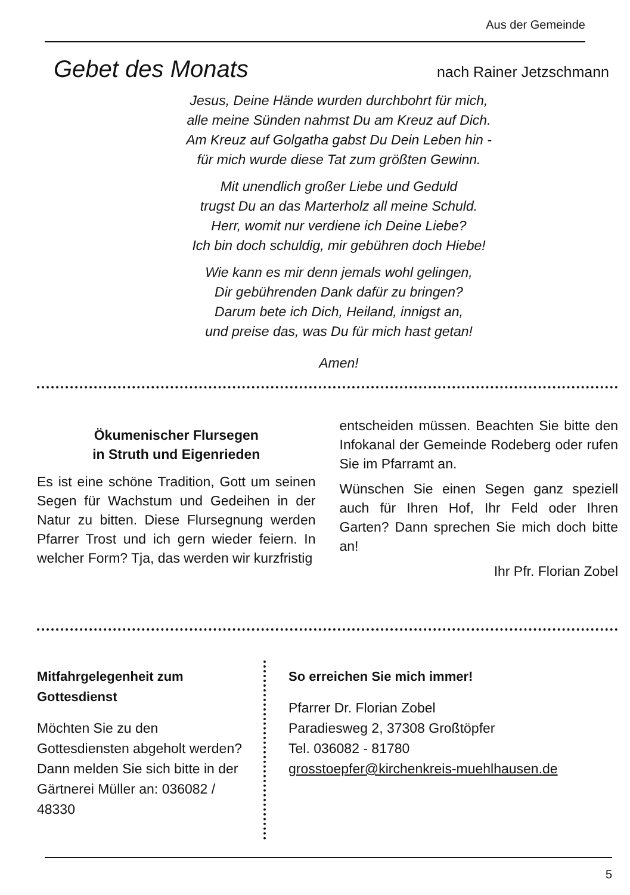Aus der Gemeinde
Gebet des Monats
nach Rainer Jetzschmann
Jesus, Deine Hände wurden durchbohrt für mich,
alle meine Sünden nahmst Du am Kreuz auf Dich.
Am Kreuz auf Golgatha gabst Du Dein Leben hin -
für mich wurde diese Tat zum größten Gewinn.
Mit unendlich großer Liebe und Geduld
trugst Du an das Marterholz all meine Schuld.
Herr, womit nur verdiene ich Deine Liebe?
Ich bin doch schuldig, mir gebühren doch Hiebe!
Wie kann es mir denn jemals wohl gelingen,
Dir gebührenden Dank dafür zu bringen?
Darum bete ich Dich, Heiland, innigst an,
und preise das, was Du für mich hast getan!
Amen!
Ökumenischer Flursegen
in Struth und Eigenrieden
Es ist eine schöne Tradition, Gott um seinen Segen für Wachstum und Gedeihen in der Natur zu bitten. Diese Flursegnung werden Pfarrer Trost und ich gern wieder feiern. In welcher Form? Tja, das werden wir kurzfristig
entscheiden müssen. Beachten Sie bitte den Infokanal der Gemeinde Rodeberg oder rufen Sie im Pfarramt an.
Wünschen Sie einen Segen ganz speziell auch für Ihren Hof, Ihr Feld oder Ihren Garten? Dann sprechen Sie mich doch bitte an!
Ihr Pfr. Florian Zobel
Mitfahrgelegenheit zum Gottesdienst
Möchten Sie zu den Gottesdiensten abgeholt werden? Dann melden Sie sich bitte in der Gärtnerei Müller an: 036082 / 48330
So erreichen Sie mich immer!
Pfarrer Dr. Florian Zobel
Paradiesweg 2, 37308 Großtöpfer
Tel. 036082 - 81780
grosstoepfer@kirchenkreis-muehlhausen.de
5